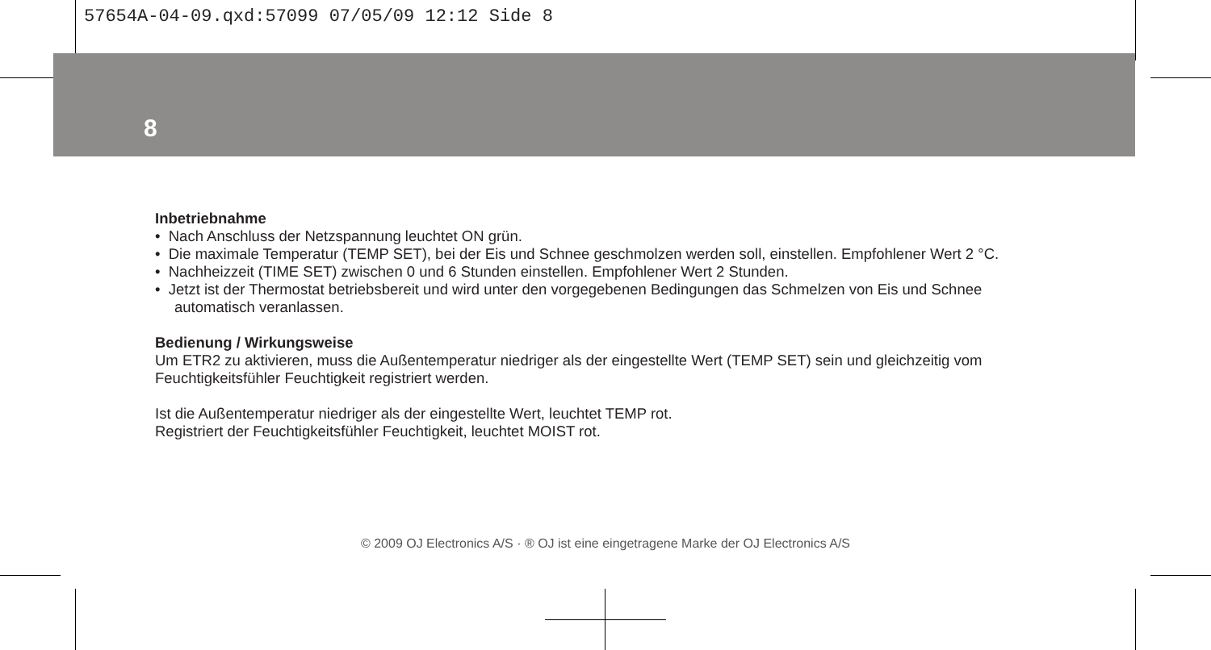57654A-04-09.qxd:57099 07/05/09 12:12 Side 8
8
Inbetriebnahme
• Nach Anschluss der Netzspannung leuchtet ON grün.
• Die maximale Temperatur (TEMP SET), bei der Eis und Schnee geschmolzen werden soll, einstellen. Empfohlener Wert 2 °C.
• Nachheizzeit (TIME SET) zwischen 0 und 6 Stunden einstellen. Empfohlener Wert 2 Stunden.
• Jetzt ist der Thermostat betriebsbereit und wird unter den vorgegebenen Bedingungen das Schmelzen von Eis und Schnee automatisch veranlassen.
Bedienung / Wirkungsweise
Um ETR2 zu aktivieren, muss die Außentemperatur niedriger als der eingestellte Wert (TEMP SET) sein und gleichzeitig vom Feuchtigkeitsfühler Feuchtigkeit registriert werden.
Ist die Außentemperatur niedriger als der eingestellte Wert, leuchtet TEMP rot.
Registriert der Feuchtigkeitsfühler Feuchtigkeit, leuchtet MOIST rot.
© 2009 OJ Electronics A/S · ® OJ ist eine eingetragene Marke der OJ Electronics A/S